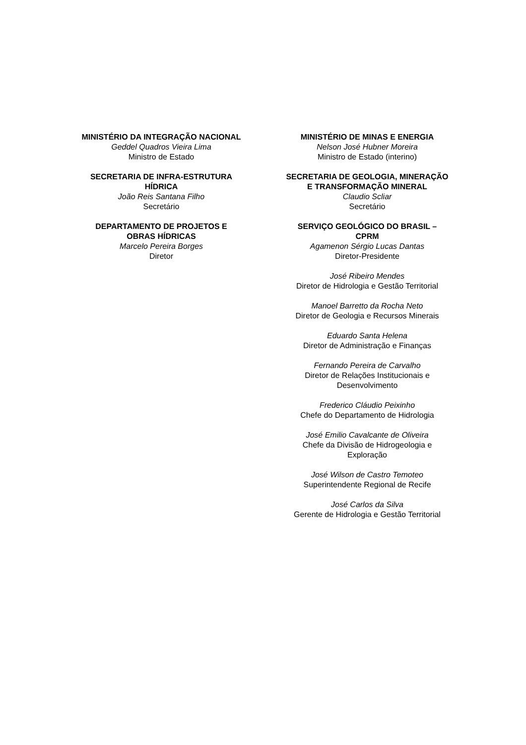MINISTÉRIO DA INTEGRAÇÃO NACIONAL
Geddel Quadros Vieira Lima
Ministro de Estado
SECRETARIA DE INFRA-ESTRUTURA
HÍDRICA
João Reis Santana Filho
Secretário
DEPARTAMENTO DE PROJETOS E
OBRAS HÍDRICAS
Marcelo Pereira Borges
Diretor
MINISTÉRIO DE MINAS E ENERGIA
Nelson José Hubner Moreira
Ministro de Estado (interino)
SECRETARIA DE GEOLOGIA, MINERAÇÃO
E TRANSFORMAÇÃO MINERAL
Claudio Scliar
Secretário
SERVIÇO GEOLÓGICO DO BRASIL –
CPRM
Agamenon Sérgio Lucas Dantas
Diretor-Presidente
José Ribeiro Mendes
Diretor de Hidrologia e Gestão Territorial
Manoel Barretto da Rocha Neto
Diretor de Geologia e Recursos Minerais
Eduardo Santa Helena
Diretor de Administração e Finanças
Fernando Pereira de Carvalho
Diretor de Relações Institucionais e
Desenvolvimento
Frederico Cláudio Peixinho
Chefe do Departamento de Hidrologia
José Emilio Cavalcante de Oliveira
Chefe da Divisão de Hidrogeologia e
Exploração
José Wilson de Castro Temoteo
Superintendente Regional de Recife
José Carlos da Silva
Gerente de Hidrologia e Gestão Territorial